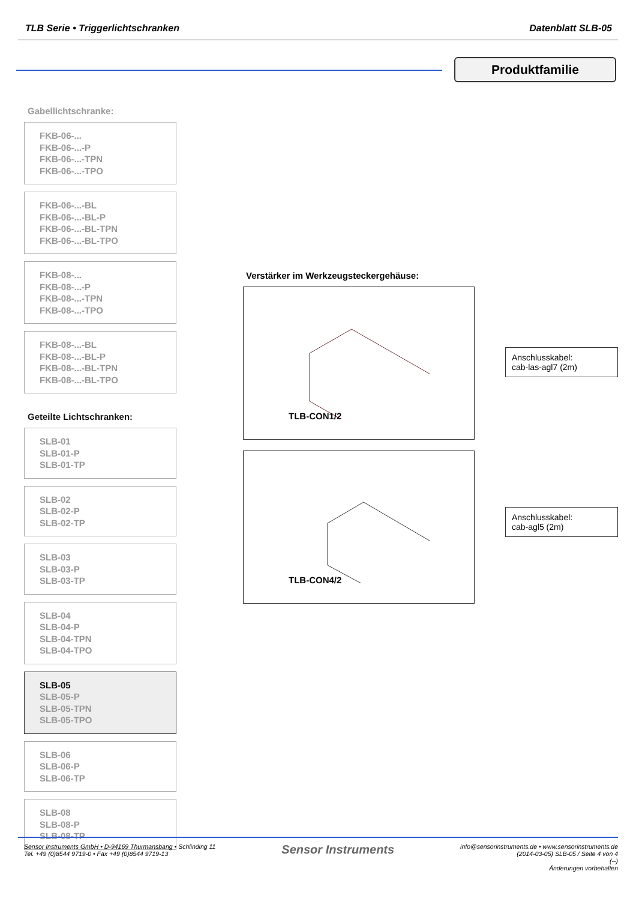TLB Serie • Triggerlichtschranken Datenblatt SLB-05
Produktfamilie
Gabellichtschranke:
FKB-06-...
FKB-06-...-P
FKB-06-...-TPN
FKB-06-...-TPO
FKB-06-...-BL
FKB-06-...-BL-P
FKB-06-...-BL-TPN
FKB-06-...-BL-TPO
FKB-08-...
FKB-08-...-P
FKB-08-...-TPN
FKB-08-...-TPO
FKB-08-...-BL
FKB-08-...-BL-P
FKB-08-...-BL-TPN
FKB-08-...-BL-TPO
Geteilte Lichtschranken:
SLB-01
SLB-01-P
SLB-01-TP
SLB-02
SLB-02-P
SLB-02-TP
SLB-03
SLB-03-P
SLB-03-TP
SLB-04
SLB-04-P
SLB-04-TPN
SLB-04-TPO
SLB-05
SLB-05-P
SLB-05-TPN
SLB-05-TPO
SLB-06
SLB-06-P
SLB-06-TP
SLB-08
SLB-08-P
SLB-08-TP
Verstärker im Werkzeugsteckergehäuse:
TLB-CON1/2
TLB-CON4/2
Anschlusskabel:
cab-las-agl7 (2m)
Anschlusskabel:
cab-agl5 (2m)
Sensor Instruments GmbH • D-94169 Thurmansbang • Schlinding 11
Tel. +49 (0)8544 9719-0 • Fax +49 (0)8544 9719-13
info@sensorinstruments.de • www.sensorinstruments.de
(2014-03-05) SLB-05 / Seite 4 von 4
(--)
Änderungen vorbehalten
Sensor Instruments